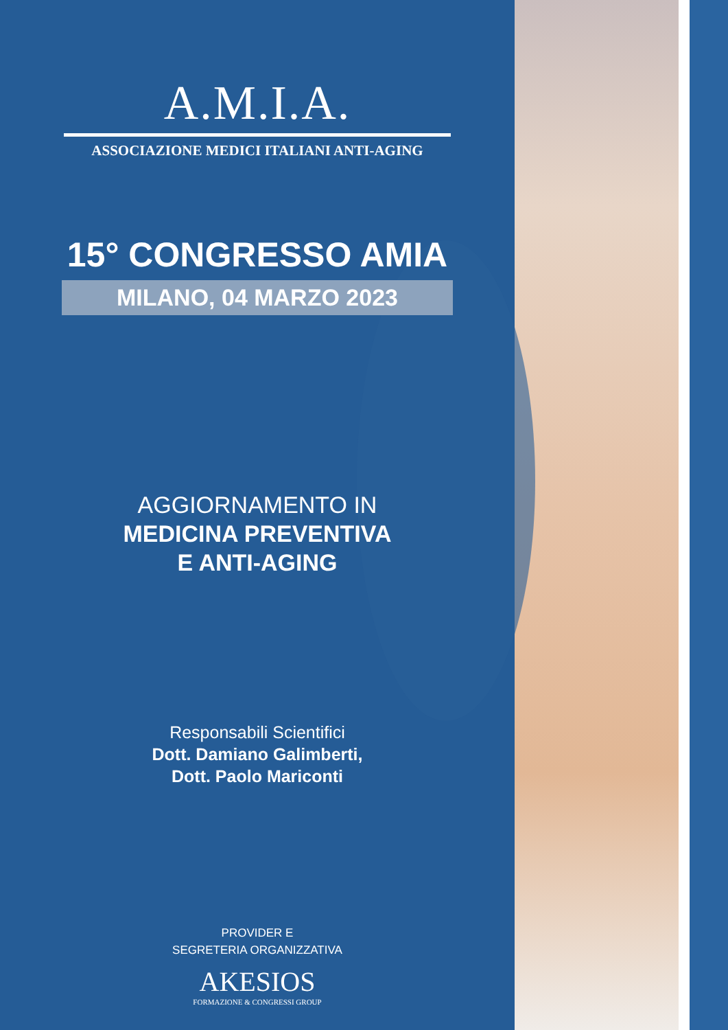A.M.I.A.
ASSOCIAZIONE MEDICI ITALIANI ANTI-AGING
15° CONGRESSO AMIA
MILANO, 04 MARZO 2023
AGGIORNAMENTO IN
MEDICINA PREVENTIVA
E ANTI-AGING
Responsabili Scientifici
Dott. Damiano Galimberti,
Dott. Paolo Mariconti
PROVIDER E
SEGRETERIA ORGANIZZATIVA
AKESIOS
FORMAZIONE & CONGRESSI GROUP